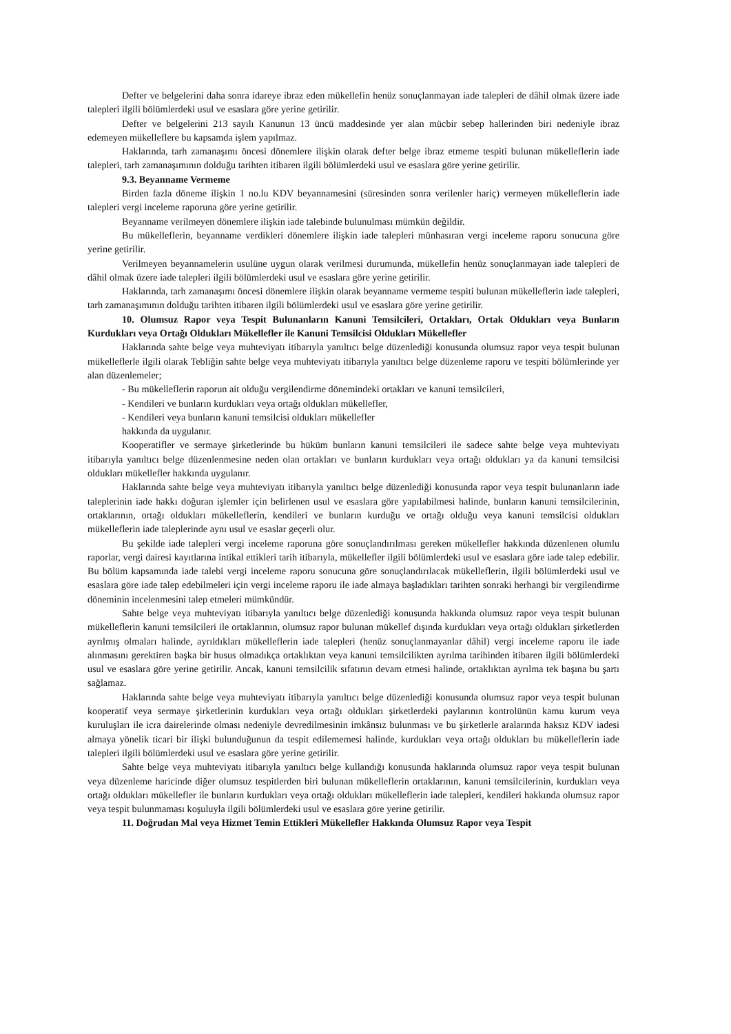Defter ve belgelerini daha sonra idareye ibraz eden mükellefin henüz sonuçlanmayan iade talepleri de dâhil olmak üzere iade talepleri ilgili bölümlerdeki usul ve esaslara göre yerine getirilir.
Defter ve belgelerini 213 sayılı Kanunun 13 üncü maddesinde yer alan mücbir sebep hallerinden biri nedeniyle ibraz edemeyen mükelleflere bu kapsamda işlem yapılmaz.
Haklarında, tarh zamanaşımı öncesi dönemlere ilişkin olarak defter belge ibraz etmeme tespiti bulunan mükelleflerin iade talepleri, tarh zamanaşımının dolduğu tarihten itibaren ilgili bölümlerdeki usul ve esaslara göre yerine getirilir.
9.3. Beyanname Vermeme
Birden fazla döneme ilişkin 1 no.lu KDV beyannamesini (süresinden sonra verilenler hariç) vermeyen mükelleflerin iade talepleri vergi inceleme raporuna göre yerine getirilir.
Beyanname verilmeyen dönemlere ilişkin iade talebinde bulunulması mümkün değildir.
Bu mükelleflerin, beyanname verdikleri dönemlere ilişkin iade talepleri münhasıran vergi inceleme raporu sonucuna göre yerine getirilir.
Verilmeyen beyannamelerin usulüne uygun olarak verilmesi durumunda, mükellefin henüz sonuçlanmayan iade talepleri de dâhil olmak üzere iade talepleri ilgili bölümlerdeki usul ve esaslara göre yerine getirilir.
Haklarında, tarh zamanaşımı öncesi dönemlere ilişkin olarak beyanname vermeme tespiti bulunan mükelleflerin iade talepleri, tarh zamanaşımının dolduğu tarihten itibaren ilgili bölümlerdeki usul ve esaslara göre yerine getirilir.
10. Olumsuz Rapor veya Tespit Bulunanların Kanuni Temsilcileri, Ortakları, Ortak Oldukları veya Bunların Kurdukları veya Ortağı Oldukları Mükellefler ile Kanuni Temsilcisi Oldukları Mükellefler
Haklarında sahte belge veya muhteviyatı itibarıyla yanıltıcı belge düzenlediği konusunda olumsuz rapor veya tespit bulunan mükelleflerle ilgili olarak Tebliğin sahte belge veya muhteviyatı itibarıyla yanıltıcı belge düzenleme raporu ve tespiti bölümlerinde yer alan düzenlemeler;
- Bu mükelleflerin raporun ait olduğu vergilendirme dönemindeki ortakları ve kanuni temsilcileri,
- Kendileri ve bunların kurdukları veya ortağı oldukları mükellefler,
- Kendileri veya bunların kanuni temsilcisi oldukları mükellefler
hakkında da uygulanır.
Kooperatifler ve sermaye şirketlerinde bu hüküm bunların kanuni temsilcileri ile sadece sahte belge veya muhteviyatı itibarıyla yanıltıcı belge düzenlenmesine neden olan ortakları ve bunların kurdukları veya ortağı oldukları ya da kanuni temsilcisi oldukları mükellefler hakkında uygulanır.
Haklarında sahte belge veya muhteviyatı itibarıyla yanıltıcı belge düzenlediği konusunda rapor veya tespit bulunanların iade taleplerinin iade hakkı doğuran işlemler için belirlenen usul ve esaslara göre yapılabilmesi halinde, bunların kanuni temsilcilerinin, ortaklarının, ortağı oldukları mükelleflerin, kendileri ve bunların kurduğu ve ortağı olduğu veya kanuni temsilcisi oldukları mükelleflerin iade taleplerinde aynı usul ve esaslar geçerli olur.
Bu şekilde iade talepleri vergi inceleme raporuna göre sonuçlandırılması gereken mükellefler hakkında düzenlenen olumlu raporlar, vergi dairesi kayıtlarına intikal ettikleri tarih itibarıyla, mükellefler ilgili bölümlerdeki usul ve esaslara göre iade talep edebilir. Bu bölüm kapsamında iade talebi vergi inceleme raporu sonucuna göre sonuçlandırılacak mükelleflerin, ilgili bölümlerdeki usul ve esaslara göre iade talep edebilmeleri için vergi inceleme raporu ile iade almaya başladıkları tarihten sonraki herhangi bir vergilendirme döneminin incelenmesini talep etmeleri mümkündür.
Sahte belge veya muhteviyatı itibarıyla yanıltıcı belge düzenlediği konusunda hakkında olumsuz rapor veya tespit bulunan mükelleflerin kanuni temsilcileri ile ortaklarının, olumsuz rapor bulunan mükellef dışında kurdukları veya ortağı oldukları şirketlerden ayrılmış olmaları halinde, ayrıldıkları mükelleflerin iade talepleri (henüz sonuçlanmayanlar dâhil) vergi inceleme raporu ile iade alınmasını gerektiren başka bir husus olmadıkça ortaklıktan veya kanuni temsilcilikten ayrılma tarihinden itibaren ilgili bölümlerdeki usul ve esaslara göre yerine getirilir. Ancak, kanuni temsilcilik sıfatının devam etmesi halinde, ortaklıktan ayrılma tek başına bu şartı sağlamaz.
Haklarında sahte belge veya muhteviyatı itibarıyla yanıltıcı belge düzenlediği konusunda olumsuz rapor veya tespit bulunan kooperatif veya sermaye şirketlerinin kurdukları veya ortağı oldukları şirketlerdeki paylarının kontrolünün kamu kurum veya kuruluşları ile icra dairelerinde olması nedeniyle devredilmesinin imkânsız bulunması ve bu şirketlerle aralarında haksız KDV iadesi almaya yönelik ticari bir ilişki bulunduğunun da tespit edilememesi halinde, kurdukları veya ortağı oldukları bu mükelleflerin iade talepleri ilgili bölümlerdeki usul ve esaslara göre yerine getirilir.
Sahte belge veya muhteviyatı itibarıyla yanıltıcı belge kullandığı konusunda haklarında olumsuz rapor veya tespit bulunan veya düzenleme haricinde diğer olumsuz tespitlerden biri bulunan mükelleflerin ortaklarının, kanuni temsilcilerinin, kurdukları veya ortağı oldukları mükellefler ile bunların kurdukları veya ortağı oldukları mükelleflerin iade talepleri, kendileri hakkında olumsuz rapor veya tespit bulunmaması koşuluyla ilgili bölümlerdeki usul ve esaslara göre yerine getirilir.
11. Doğrudan Mal veya Hizmet Temin Ettikleri Mükellefler Hakkında Olumsuz Rapor veya Tespit